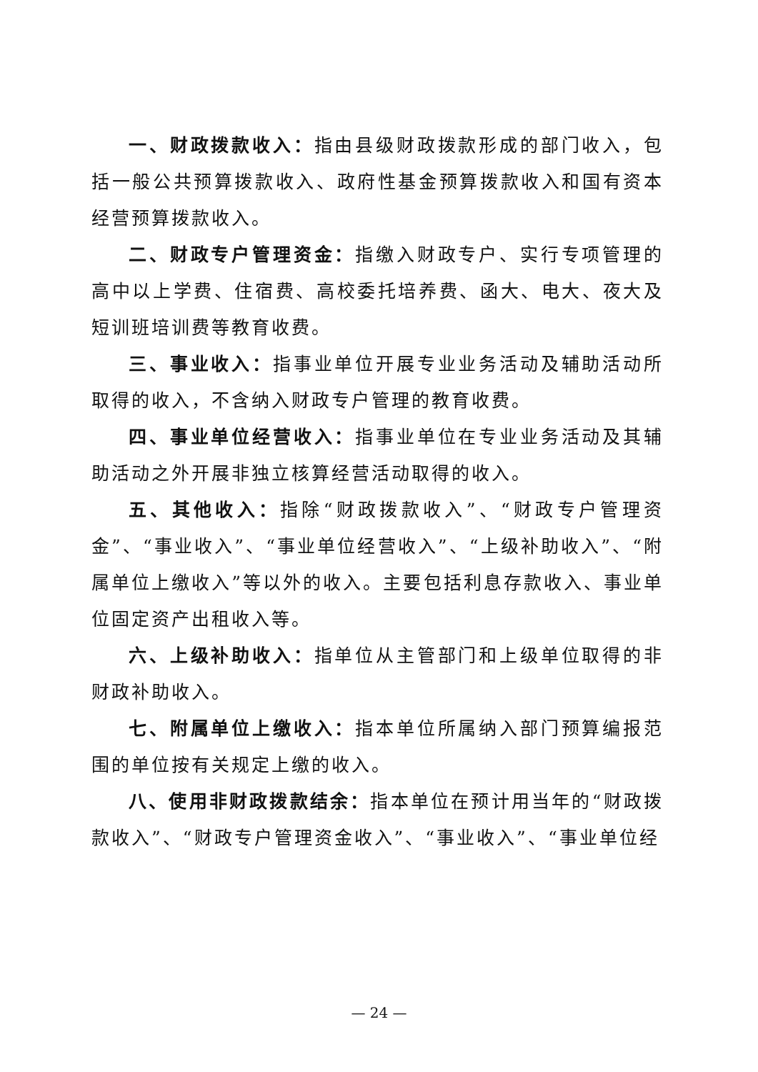一、财政拨款收入：指由县级财政拨款形成的部门收入，包括一般公共预算拨款收入、政府性基金预算拨款收入和国有资本经营预算拨款收入。
二、财政专户管理资金：指缴入财政专户、实行专项管理的高中以上学费、住宿费、高校委托培养费、函大、电大、夜大及短训班培训费等教育收费。
三、事业收入：指事业单位开展专业业务活动及辅助活动所取得的收入，不含纳入财政专户管理的教育收费。
四、事业单位经营收入：指事业单位在专业业务活动及其辅助活动之外开展非独立核算经营活动取得的收入。
五、其他收入：指除“财政拨款收入”、“财政专户管理资金”、“事业收入”、“事业单位经营收入”、“上级补助收入”、“附属单位上缴收入”等以外的收入。主要包括利息存款收入、事业单位固定资产出租收入等。
六、上级补助收入：指单位从主管部门和上级单位取得的非财政补助收入。
七、附属单位上缴收入：指本单位所属纳入部门预算编报范围的单位按有关规定上缴的收入。
八、使用非财政拨款结余：指本单位在预计用当年的“财政拨款收入”、“财政专户管理资金收入”、“事业收入”、“事业单位经
— 24 —